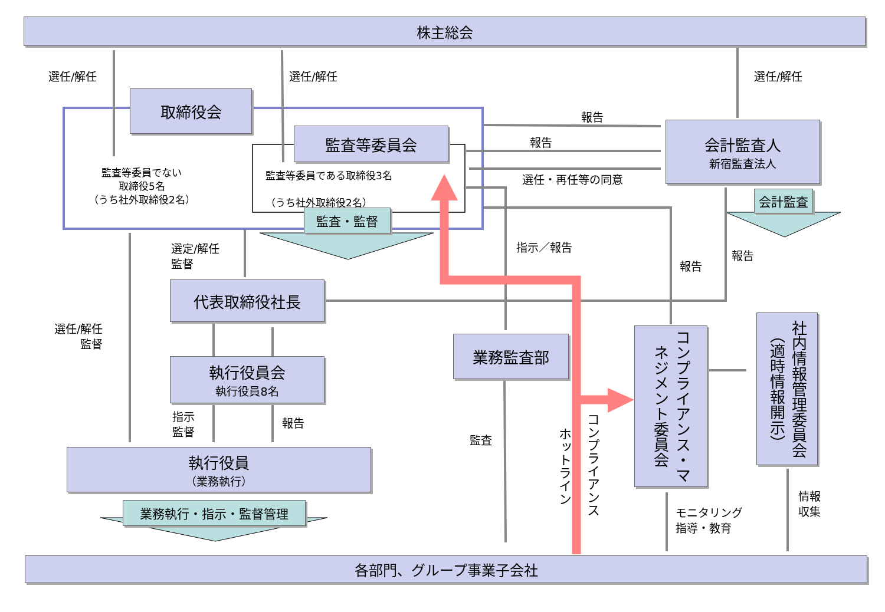株主総会
取締役会
監査等委員会
会計監査人
新宿監査法人
監査・監督
会計監査
代表取締役社長
執行役員会
執行役員8名
執行役員
（業務執行）
業務執行・指示・監督管理
業務監査部
コンプライアンス・マネジメント委員会
社内情報管理委員会（適時情報開示）
各部門、グループ事業子会社
選任/解任 選任/解任 選任/解任
監査等委員でない
取締役5名
（うち社外取締役2名）
監査等委員である取締役3名
（うち社外取締役2名）
報告
報告
選任・再任等の同意
選定/解任
監督
指示／報告
報告
報告
選任/解任
監督
指示
監督
報告
監査
ホットライン
コンプライアンス
モニタリング
指導・教育
情報
収集